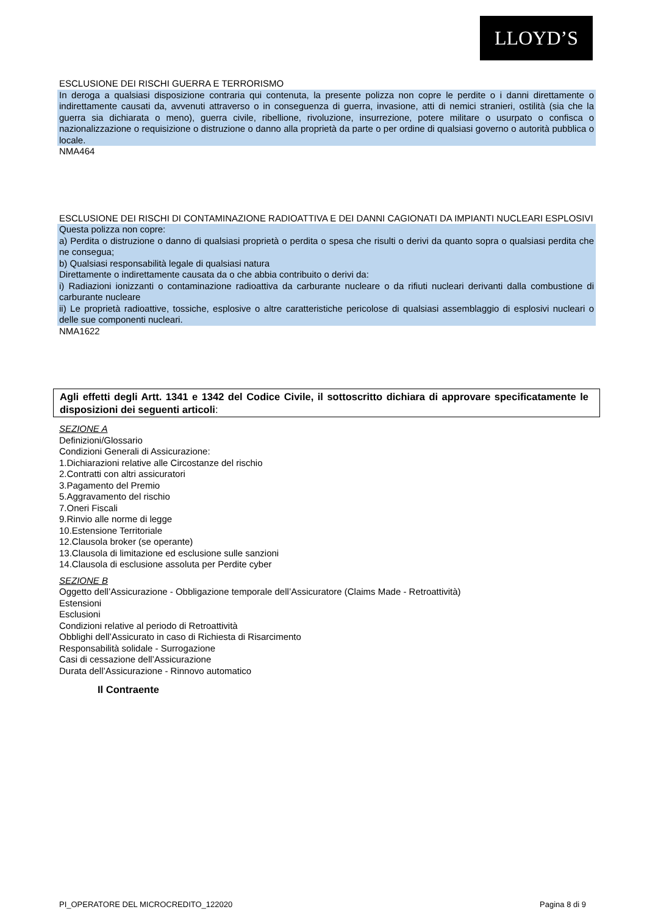LLOYD’S
ESCLUSIONE DEI RISCHI GUERRA E TERRORISMO
In deroga a qualsiasi disposizione contraria qui contenuta, la presente polizza non copre le perdite o i danni direttamente o indirettamente causati da, avvenuti attraverso o in conseguenza di guerra, invasione, atti di nemici stranieri, ostilità (sia che la guerra sia dichiarata o meno), guerra civile, ribellione, rivoluzione, insurrezione, potere militare o usurpato o confisca o nazionalizzazione o requisizione o distruzione o danno alla proprietà da parte o per ordine di qualsiasi governo o autorità pubblica o locale.
NMA464
ESCLUSIONE DEI RISCHI DI CONTAMINAZIONE RADIOATTIVA E DEI DANNI CAGIONATI DA IMPIANTI NUCLEARI ESPLOSIVI
Questa polizza non copre:
a) Perdita o distruzione o danno di qualsiasi proprietà o perdita o spesa che risulti o derivi da quanto sopra o qualsiasi perdita che ne consegua;
b) Qualsiasi responsabilità legale di qualsiasi natura
Direttamente o indirettamente causata da o che abbia contribuito o derivi da:
i) Radiazioni ionizzanti o contaminazione radioattiva da carburante nucleare o da rifiuti nucleari derivanti dalla combustione di carburante nucleare
ii) Le proprietà radioattive, tossiche, esplosive o altre caratteristiche pericolose di qualsiasi assemblaggio di esplosivi nucleari o delle sue componenti nucleari.
NMA1622
Agli effetti degli Artt. 1341 e 1342 del Codice Civile, il sottoscritto dichiara di approvare specificatamente le disposizioni dei seguenti articoli:
SEZIONE A
Definizioni/Glossario
Condizioni Generali di Assicurazione:
1.Dichiarazioni relative alle Circostanze del rischio
2.Contratti con altri assicuratori
3.Pagamento del Premio
5.Aggravamento del rischio
7.Oneri Fiscali
9.Rinvio alle norme di legge
10.Estensione Territoriale
12.Clausola broker (se operante)
13.Clausola di limitazione ed esclusione sulle sanzioni
14.Clausola di esclusione assoluta per Perdite cyber
SEZIONE B
Oggetto dell’Assicurazione - Obbligazione temporale dell’Assicuratore (Claims Made - Retroattività)
Estensioni
Esclusioni
Condizioni relative al periodo di Retroattività
Obblighi dell’Assicurato in caso di Richiesta di Risarcimento
Responsabilità solidale - Surrogazione
Casi di cessazione dell’Assicurazione
Durata dell’Assicurazione - Rinnovo automatico
Il Contraente
PI_OPERATORE DEL MICROCREDITO_122020 Pagina 8 di 9